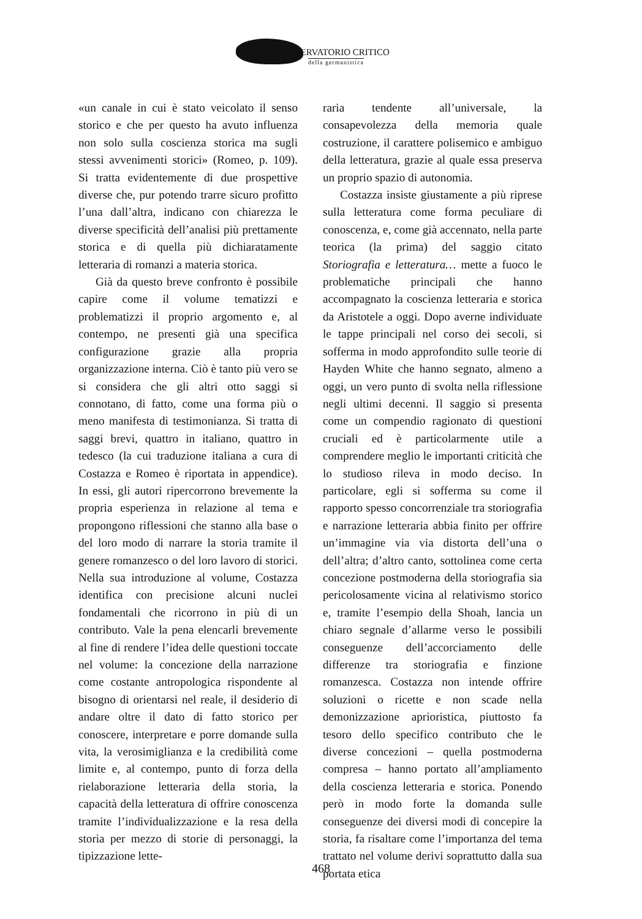OSSERVATORIO CRITICO
della germanistica
«un canale in cui è stato veicolato il senso storico e che per questo ha avuto influenza non solo sulla coscienza storica ma sugli stessi avvenimenti storici» (Romeo, p. 109). Si tratta evidentemente di due prospettive diverse che, pur potendo trarre sicuro profitto l’una dall’altra, indicano con chiarezza le diverse specificità dell’analisi più prettamente storica e di quella più dichiaratamente letteraria di romanzi a materia storica.
Già da questo breve confronto è possibile capire come il volume tematizzi e problematizzi il proprio argomento e, al contempo, ne presenti già una specifica configurazione grazie alla propria organizzazione interna. Ciò è tanto più vero se si considera che gli altri otto saggi si connotano, di fatto, come una forma più o meno manifesta di testimonianza. Si tratta di saggi brevi, quattro in italiano, quattro in tedesco (la cui traduzione italiana a cura di Costazza e Romeo è riportata in appendice). In essi, gli autori ripercorrono brevemente la propria esperienza in relazione al tema e propongono riflessioni che stanno alla base o del loro modo di narrare la storia tramite il genere romanzesco o del loro lavoro di storici. Nella sua introduzione al volume, Costazza identifica con precisione alcuni nuclei fondamentali che ricorrono in più di un contributo. Vale la pena elencarli brevemente al fine di rendere l’idea delle questioni toccate nel volume: la concezione della narrazione come costante antropologica rispondente al bisogno di orientarsi nel reale, il desiderio di andare oltre il dato di fatto storico per conoscere, interpretare e porre domande sulla vita, la verosimiglianza e la credibilità come limite e, al contempo, punto di forza della rielaborazione letteraria della storia, la capacità della letteratura di offrire conoscenza tramite l’individualizzazione e la resa della storia per mezzo di storie di personaggi, la tipizzazione lette-
raria tendente all’universale, la consapevolezza della memoria quale costruzione, il carattere polisemico e ambiguo della letteratura, grazie al quale essa preserva un proprio spazio di autonomia.
Costazza insiste giustamente a più riprese sulla letteratura come forma peculiare di conoscenza, e, come già accennato, nella parte teorica (la prima) del saggio citato Storiografia e letteratura… mette a fuoco le problematiche principali che hanno accompagnato la coscienza letteraria e storica da Aristotele a oggi. Dopo averne individuate le tappe principali nel corso dei secoli, si sofferma in modo approfondito sulle teorie di Hayden White che hanno segnato, almeno a oggi, un vero punto di svolta nella riflessione negli ultimi decenni. Il saggio si presenta come un compendio ragionato di questioni cruciali ed è particolarmente utile a comprendere meglio le importanti criticità che lo studioso rileva in modo deciso. In particolare, egli si sofferma su come il rapporto spesso concorrenziale tra storiografia e narrazione letteraria abbia finito per offrire un’immagine via via distorta dell’una o dell’altra; d’altro canto, sottolinea come certa concezione postmoderna della storiografia sia pericolosamente vicina al relativismo storico e, tramite l’esempio della Shoah, lancia un chiaro segnale d’allarme verso le possibili conseguenze dell’accorciamento delle differenze tra storiografia e finzione romanzesca. Costazza non intende offrire soluzioni o ricette e non scade nella demonizzazione aprioristica, piuttosto fa tesoro dello specifico contributo che le diverse concezioni – quella postmoderna compresa – hanno portato all’ampliamento della coscienza letteraria e storica. Ponendo però in modo forte la domanda sulle conseguenze dei diversi modi di concepire la storia, fa risaltare come l’importanza del tema trattato nel volume derivi soprattutto dalla sua portata etica
468